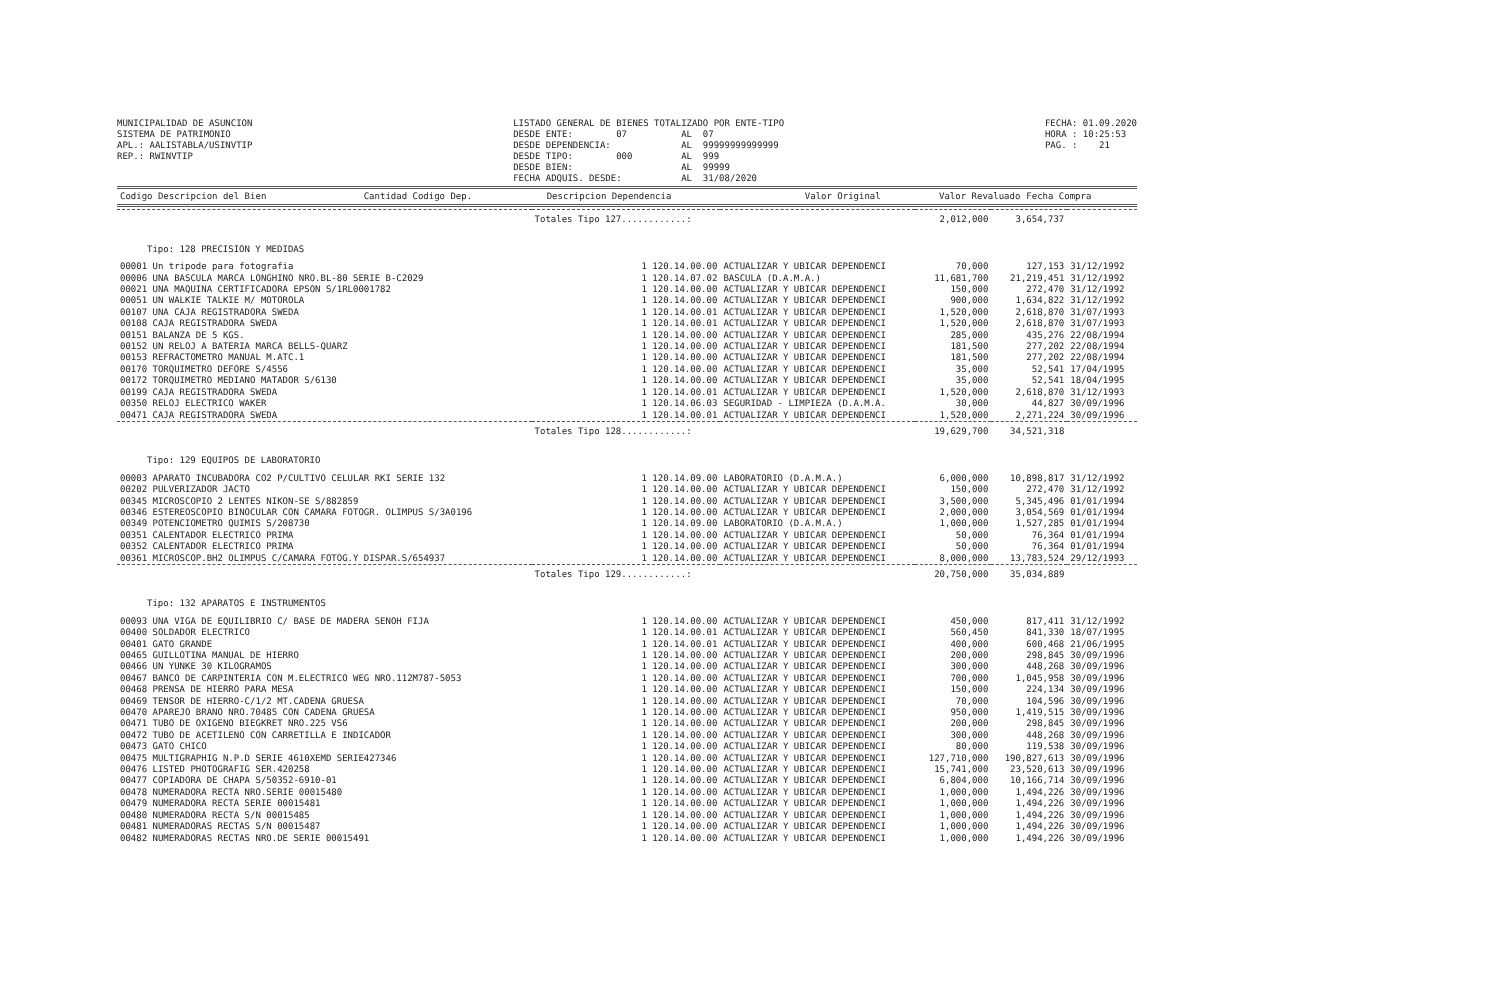MUNICIPALIDAD DE ASUNCION SISTEMA DE PATRIMONIO APL.: AALISTABLA/USINVTIP REP.: RWINVTIP
LISTADO GENERAL DE BIENES TOTALIZADO POR ENTE-TIPO DESDE ENTE: 07 AL 07 DESDE DEPENDENCIA: AL 99999999999999 DESDE TIPO: 000 AL 999 DESDE BIEN: AL 99999 FECHA ADQUIS. DESDE: AL 31/08/2020
FECHA: 01.09.2020 HORA : 10:25:53 PAG. : 21
| Codigo Descripcion del Bien | Cantidad Codigo Dep. | Descripcion Dependencia | Valor Original | Valor Revaluado | Fecha Compra |
| --- | --- | --- | --- | --- | --- |
| | Totales Tipo 127............: | | 2,012,000 | 3,654,737 | |
| Tipo: 128 PRECISION Y MEDIDAS | | | | | |
| 00001 Un tripode para fotografia | 1 120.14.00.00 | ACTUALIZAR Y UBICAR DEPENDENCI | 70,000 | 127,153 | 31/12/1992 |
| 00006 UNA BASCULA MARCA LONGHINO NRO.BL-80 SERIE B-C2029 | 1 120.14.07.02 | BASCULA (D.A.M.A.) | 11,681,700 | 21,219,451 | 31/12/1992 |
| 00021 UNA MAQUINA CERTIFICADORA EPSON S/1RL0001782 | 1 120.14.00.00 | ACTUALIZAR Y UBICAR DEPENDENCI | 150,000 | 272,470 | 31/12/1992 |
| 00051 UN WALKIE TALKIE M/ MOTOROLA | 1 120.14.00.00 | ACTUALIZAR Y UBICAR DEPENDENCI | 900,000 | 1,634,822 | 31/12/1992 |
| 00107 UNA CAJA REGISTRADORA SWEDA | 1 120.14.00.01 | ACTUALIZAR Y UBICAR DEPENDENCI | 1,520,000 | 2,618,870 | 31/07/1993 |
| 00108 CAJA REGISTRADORA SWEDA | 1 120.14.00.01 | ACTUALIZAR Y UBICAR DEPENDENCI | 1,520,000 | 2,618,870 | 31/07/1993 |
| 00151 BALANZA DE 5 KGS. | 1 120.14.00.00 | ACTUALIZAR Y UBICAR DEPENDENCI | 285,000 | 435,276 | 22/08/1994 |
| 00152 UN RELOJ A BATERIA MARCA BELLS-QUARZ | 1 120.14.00.00 | ACTUALIZAR Y UBICAR DEPENDENCI | 181,500 | 277,202 | 22/08/1994 |
| 00153 REFRACTOMETRO MANUAL M.ATC.1 | 1 120.14.00.00 | ACTUALIZAR Y UBICAR DEPENDENCI | 181,500 | 277,202 | 22/08/1994 |
| 00170 TORQUIMETRO DEFORE S/4556 | 1 120.14.00.00 | ACTUALIZAR Y UBICAR DEPENDENCI | 35,000 | 52,541 | 17/04/1995 |
| 00172 TORQUIMETRO MEDIANO MATADOR S/6130 | 1 120.14.00.00 | ACTUALIZAR Y UBICAR DEPENDENCI | 35,000 | 52,541 | 18/04/1995 |
| 00199 CAJA REGISTRADORA SWEDA | 1 120.14.00.01 | ACTUALIZAR Y UBICAR DEPENDENCI | 1,520,000 | 2,618,870 | 31/12/1993 |
| 00350 RELOJ ELECTRICO WAKER | 1 120.14.06.03 | SEGURIDAD - LIMPIEZA (D.A.M.A. | 30,000 | 44,827 | 30/09/1996 |
| 00471 CAJA REGISTRADORA SWEDA | 1 120.14.00.01 | ACTUALIZAR Y UBICAR DEPENDENCI | 1,520,000 | 2,271,224 | 30/09/1996 |
| | Totales Tipo 128............: | | 19,629,700 | 34,521,318 | |
| Tipo: 129 EQUIPOS DE LABORATORIO | | | | | |
| 00003 APARATO INCUBADORA CO2 P/CULTIVO CELULAR RKI SERIE 132 | 1 120.14.09.00 | LABORATORIO (D.A.M.A.) | 6,000,000 | 10,898,817 | 31/12/1992 |
| 00202 PULVERIZADOR JACTO | 1 120.14.00.00 | ACTUALIZAR Y UBICAR DEPENDENCI | 150,000 | 272,470 | 31/12/1992 |
| 00345 MICROSCOPIO 2 LENTES NIKON-SE S/882859 | 1 120.14.00.00 | ACTUALIZAR Y UBICAR DEPENDENCI | 3,500,000 | 5,345,496 | 01/01/1994 |
| 00346 ESTEREOSCOPIO BINOCULAR CON CAMARA FOTOGR. OLIMPUS S/3A0196 | 1 120.14.00.00 | ACTUALIZAR Y UBICAR DEPENDENCI | 2,000,000 | 3,054,569 | 01/01/1994 |
| 00349 POTENCIOMETRO QUIMIS S/208730 | 1 120.14.09.00 | LABORATORIO (D.A.M.A.) | 1,000,000 | 1,527,285 | 01/01/1994 |
| 00351 CALENTADOR ELECTRICO PRIMA | 1 120.14.00.00 | ACTUALIZAR Y UBICAR DEPENDENCI | 50,000 | 76,364 | 01/01/1994 |
| 00352 CALENTADOR ELECTRICO PRIMA | 1 120.14.00.00 | ACTUALIZAR Y UBICAR DEPENDENCI | 50,000 | 76,364 | 01/01/1994 |
| 00361 MICROSCOP.BH2 OLIMPUS C/CAMARA FOTOG.Y DISPAR.S/654937 | 1 120.14.00.00 | ACTUALIZAR Y UBICAR DEPENDENCI | 8,000,000 | 13,783,524 | 29/12/1993 |
| | Totales Tipo 129............: | | 20,750,000 | 35,034,889 | |
| Tipo: 132 APARATOS E INSTRUMENTOS | | | | | |
| 00093 UNA VIGA DE EQUILIBRIO C/ BASE DE MADERA SENOH FIJA | 1 120.14.00.00 | ACTUALIZAR Y UBICAR DEPENDENCI | 450,000 | 817,411 | 31/12/1992 |
| 00400 SOLDADOR ELECTRICO | 1 120.14.00.01 | ACTUALIZAR Y UBICAR DEPENDENCI | 560,450 | 841,330 | 18/07/1995 |
| 00401 GATO GRANDE | 1 120.14.00.01 | ACTUALIZAR Y UBICAR DEPENDENCI | 400,000 | 600,468 | 21/06/1995 |
| 00465 GUILLOTINA MANUAL DE HIERRO | 1 120.14.00.00 | ACTUALIZAR Y UBICAR DEPENDENCI | 200,000 | 298,845 | 30/09/1996 |
| 00466 UN YUNKE 30 KILOGRAMOS | 1 120.14.00.00 | ACTUALIZAR Y UBICAR DEPENDENCI | 300,000 | 448,268 | 30/09/1996 |
| 00467 BANCO DE CARPINTERIA CON M.ELECTRICO WEG NRO.112M787-5053 | 1 120.14.00.00 | ACTUALIZAR Y UBICAR DEPENDENCI | 700,000 | 1,045,958 | 30/09/1996 |
| 00468 PRENSA DE HIERRO PARA MESA | 1 120.14.00.00 | ACTUALIZAR Y UBICAR DEPENDENCI | 150,000 | 224,134 | 30/09/1996 |
| 00469 TENSOR DE HIERRO-C/1/2 MT.CADENA GRUESA | 1 120.14.00.00 | ACTUALIZAR Y UBICAR DEPENDENCI | 70,000 | 104,596 | 30/09/1996 |
| 00470 APAREJO BRANO NRO.70485 CON CADENA GRUESA | 1 120.14.00.00 | ACTUALIZAR Y UBICAR DEPENDENCI | 950,000 | 1,419,515 | 30/09/1996 |
| 00471 TUBO DE OXIGENO BIEGKRET NRO.225 VS6 | 1 120.14.00.00 | ACTUALIZAR Y UBICAR DEPENDENCI | 200,000 | 298,845 | 30/09/1996 |
| 00472 TUBO DE ACETILENO CON CARRETILLA E INDICADOR | 1 120.14.00.00 | ACTUALIZAR Y UBICAR DEPENDENCI | 300,000 | 448,268 | 30/09/1996 |
| 00473 GATO CHICO | 1 120.14.00.00 | ACTUALIZAR Y UBICAR DEPENDENCI | 80,000 | 119,538 | 30/09/1996 |
| 00475 MULTIGRAPHIG N.P.D SERIE 4610XEMD SERIE427346 | 1 120.14.00.00 | ACTUALIZAR Y UBICAR DEPENDENCI | 127,710,000 | 190,827,613 | 30/09/1996 |
| 00476 LISTED PHOTOGRAFIG SER.420258 | 1 120.14.00.00 | ACTUALIZAR Y UBICAR DEPENDENCI | 15,741,000 | 23,520,613 | 30/09/1996 |
| 00477 COPIADORA DE CHAPA S/50352-6910-01 | 1 120.14.00.00 | ACTUALIZAR Y UBICAR DEPENDENCI | 6,804,000 | 10,166,714 | 30/09/1996 |
| 00478 NUMERADORA RECTA NRO.SERIE 00015480 | 1 120.14.00.00 | ACTUALIZAR Y UBICAR DEPENDENCI | 1,000,000 | 1,494,226 | 30/09/1996 |
| 00479 NUMERADORA RECTA SERIE 00015481 | 1 120.14.00.00 | ACTUALIZAR Y UBICAR DEPENDENCI | 1,000,000 | 1,494,226 | 30/09/1996 |
| 00480 NUMERADORA RECTA S/N 00015485 | 1 120.14.00.00 | ACTUALIZAR Y UBICAR DEPENDENCI | 1,000,000 | 1,494,226 | 30/09/1996 |
| 00481 NUMERADORAS RECTAS S/N 00015487 | 1 120.14.00.00 | ACTUALIZAR Y UBICAR DEPENDENCI | 1,000,000 | 1,494,226 | 30/09/1996 |
| 00482 NUMERADORAS RECTAS NRO.DE SERIE 00015491 | 1 120.14.00.00 | ACTUALIZAR Y UBICAR DEPENDENCI | 1,000,000 | 1,494,226 | 30/09/1996 |